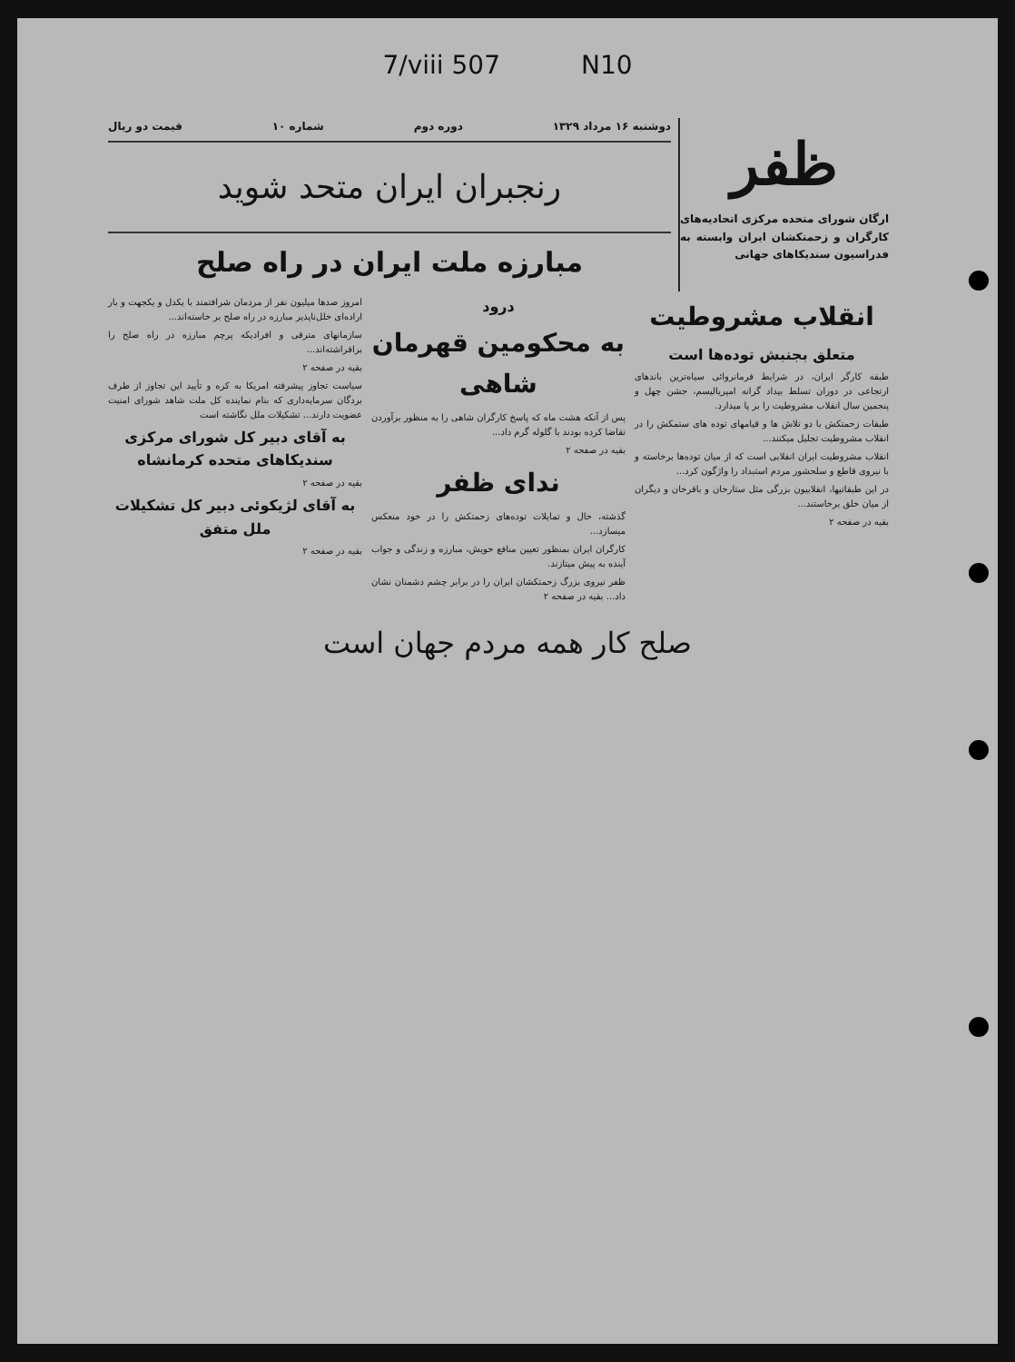7/viii 507 N10
ظفر
ارگان شورای متحده مرکزی اتحادیه‌های کارگران و زحمتکشان ایران وابسته به فدراسیون سندیکاهای جهانی
دوشنبه ۱۶ مرداد ۱۳۲۹ دوره دوم شماره ۱۰ قیمت دو ریال
رنجبران ایران متحد شوید
مبارزه ملت ایران در راه صلح
انقلاب مشروطیت
متعلق بجنبش توده‌ها است
طبقه کارگر ایران، در شرایط فرمانروائی سیاه‌ترین باندهای ارتجاعی در دوران تسلط بیداد گرانه امپریالیسم، جشن چهل و پنجمین سال انقلاب مشروطیت را بر پا میدارد.
طبقات زحمتکش با دو تلاش ها و قیامهای توده های ستمکش را در انقلاب مشروطیت تجلیل میکنند...
انقلاب مشروطیت ایران انقلابی است که از میان توده‌ها برخاسته و با نیروی قاطع و سلحشور مردم استبداد را واژگون کرد...
در این طبقاتیها، انقلابیون بزرگی مثل ستارخان و باقرخان و دیگران از میان خلق برخاستند...
بقیه در صفحه ۲
درود
به محکومین قهرمان شاهی
پس از آنکه هشت ماه که پاسخ کارگران شاهی را به منظور برآوردن تقاضا کرده بودند با گلوله گرم داد...
بقیه در صفحه ۲
ندای ظفر
گذشته، حال و تمایلات توده‌های زحمتکش را در خود منعکس میسازد...
کارگران ایران بمنظور تعیین منافع خویش، مبارزه و زندگی و جواب آینده به پیش میتازند.
ظفر نیروی بزرگ زحمتکشان ایران را در برابر چشم دشمنان نشان داد... بقیه در صفحه ۲
امروز صدها میلیون نفر از مردمان شرافتمند با یکدل و یکجهت و بار اراده‌ای خلل‌ناپذیر مبارزه در راه صلح بر خاسته‌اند...
سازمانهای مترقی و افرادیکه پرچم مبارزه در راه صلح را برافراشته‌اند...
بقیه در صفحه ۲
سیاست تجاوز پیشرفته امریکا به کره و تأیید این تجاوز از طرف بردگان سرمایه‌داری که بنام نماینده کل ملت شاهد شورای امنیت عضویت دارند... تشکیلات ملل نگاشته است
به آقای دبیر کل شورای مرکزی سندیکاهای متحده کرمانشاه
بقیه در صفحه ۲
به آقای لژیکوئی دبیر کل تشکیلات ملل متفق
بقیه در صفحه ۲
صلح کار همه مردم جهان است